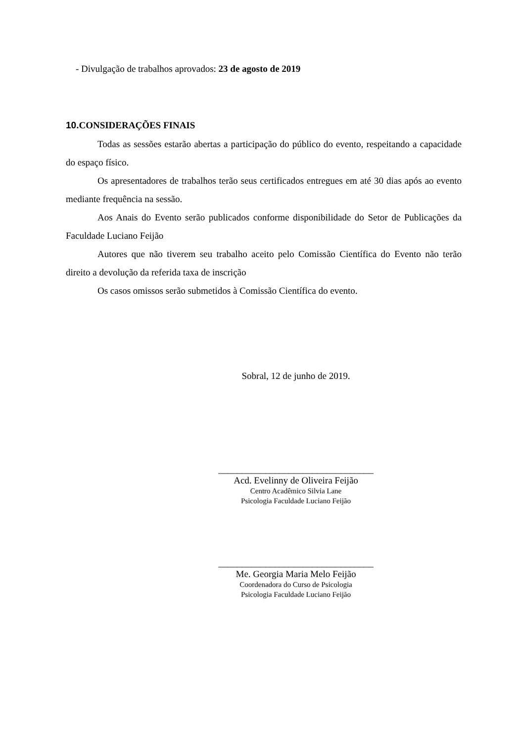- Divulgação de trabalhos aprovados: 23 de agosto de 2019
10. CONSIDERAÇÕES FINAIS
Todas as sessões estarão abertas a participação do público do evento, respeitando a capacidade do espaço físico.
Os apresentadores de trabalhos terão seus certificados entregues em até 30 dias após ao evento mediante frequência na sessão.
Aos Anais do Evento serão publicados conforme disponibilidade do Setor de Publicações da Faculdade Luciano Feijão
Autores que não tiverem seu trabalho aceito pelo Comissão Científica do Evento não terão direito a devolução da referida taxa de inscrição
Os casos omissos serão submetidos à Comissão Científica do evento.
Sobral, 12 de junho de 2019.
_________________________________
Acd. Evelinny de Oliveira Feijão
Centro Acadêmico Silvia Lane
Psicologia Faculdade Luciano Feijão
_________________________________
Me. Georgia Maria Melo Feijão
Coordenadora do Curso de Psicologia
Psicologia Faculdade Luciano Feijão